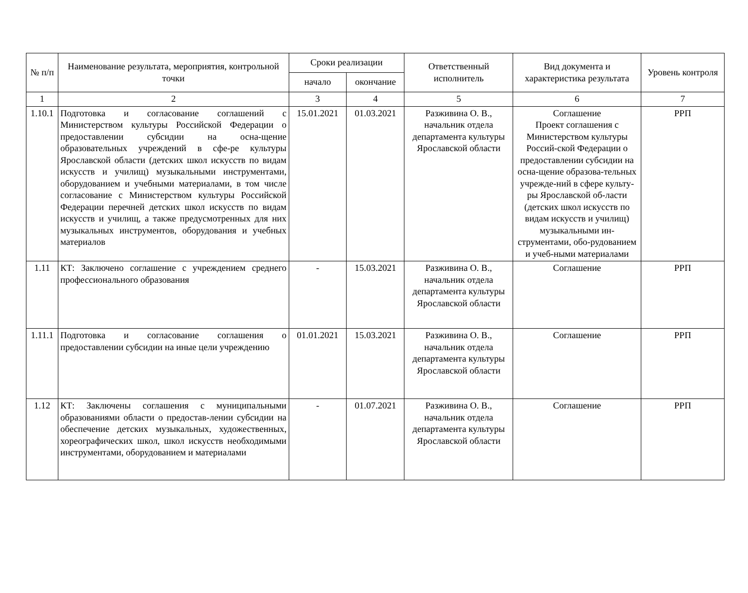| № п/п | Наименование результата, мероприятия, контрольной точки | Сроки реализации | | Ответственный исполнитель | Вид документа и характеристика результата | Уровень контроля |
| --- | --- | --- | --- | --- | --- | --- |
| | | начало | окончание | | | |
| 1 | 2 | 3 | 4 | 5 | 6 | 7 |
| 1.10.1 | Подготовка и согласование соглашений с Министерством культуры Российской Федерации о предоставлении субсидии на осна-щение образовательных учреждений в сфе-ре культуры Ярославской области (детских школ искусств по видам искусств и училищ) музыкальными инструментами, оборудованием и учебными материалами, в том числе согласование с Министерством культуры Российской Федерации перечней детских школ искусств по видам искусств и училищ, а также предусмотренных для них музыкальных инструментов, оборудования и учебных материалов | 15.01.2021 | 01.03.2021 | Разживина О. В., начальник отдела департамента культуры Ярославской области | Соглашение Проект соглашения с Министерством культуры Россий-ской Федерации о предоставлении субсидии на осна-щение образова-тельных учрежде-ний в сфере культу-ры Ярославской об-ласти (детских школ искусств по видам искусств и училищ) музыкальными ин-струментами, обо-рудованием и учеб-ными материалами | РРП |
| 1.11 | КТ: Заключено соглашение с учреждением среднего профессионального образования | - | 15.03.2021 | Разживина О. В., начальник отдела департамента культуры Ярославской области | Соглашение | РРП |
| 1.11.1 | Подготовка и согласование соглашения о предоставлении субсидии на иные цели учреждению | 01.01.2021 | 15.03.2021 | Разживина О. В., начальник отдела департамента культуры Ярославской области | Соглашение | РРП |
| 1.12 | КТ: Заключены соглашения с муниципальными образованиями области о предостав-лении субсидии на обеспечение детских музыкальных, художественных, хореографических школ, школ искусств необходимыми инструментами, оборудованием и материалами | - | 01.07.2021 | Разживина О. В., начальник отдела департамента культуры Ярославской области | Соглашение | РРП |